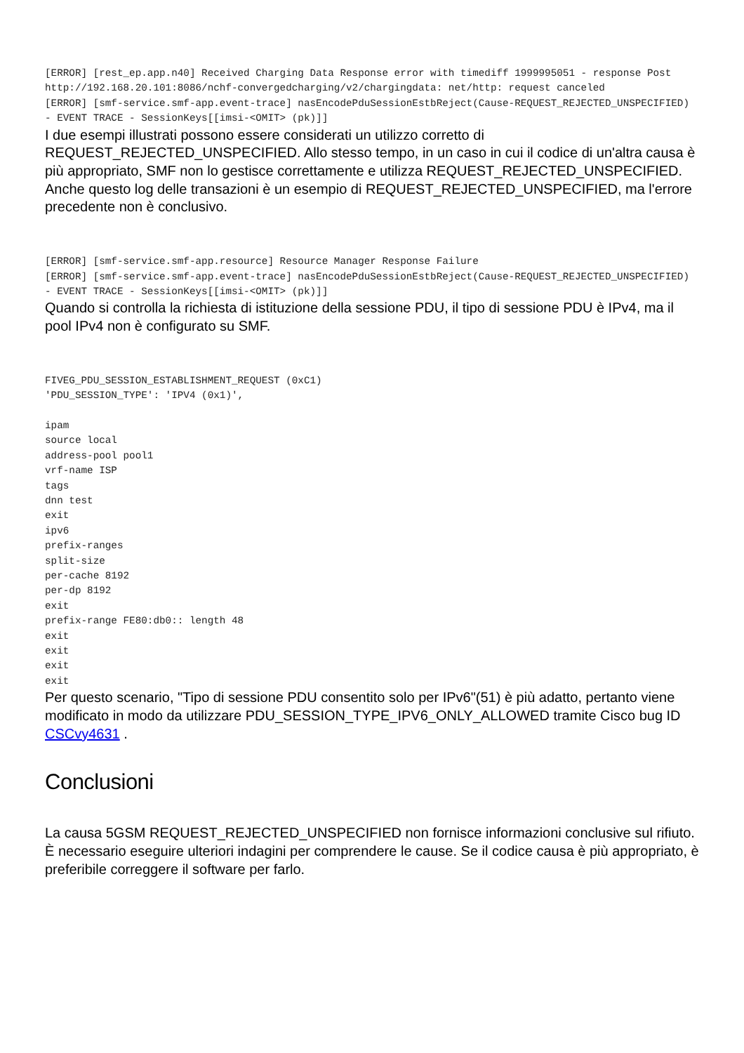[ERROR] [rest_ep.app.n40] Received Charging Data Response error with timediff 1999995051 - response Post http://192.168.20.101:8086/nchf-convergedcharging/v2/chargingdata: net/http: request canceled
[ERROR] [smf-service.smf-app.event-trace] nasEncodePduSessionEstbReject(Cause-REQUEST_REJECTED_UNSPECIFIED) - EVENT TRACE - SessionKeys[[imsi-<OMIT> (pk)]]
I due esempi illustrati possono essere considerati un utilizzo corretto di REQUEST_REJECTED_UNSPECIFIED. Allo stesso tempo, in un caso in cui il codice di un'altra causa è più appropriato, SMF non lo gestisce correttamente e utilizza REQUEST_REJECTED_UNSPECIFIED. Anche questo log delle transazioni è un esempio di REQUEST_REJECTED_UNSPECIFIED, ma l'errore precedente non è conclusivo.
[ERROR] [smf-service.smf-app.resource] Resource Manager Response Failure
[ERROR] [smf-service.smf-app.event-trace] nasEncodePduSessionEstbReject(Cause-REQUEST_REJECTED_UNSPECIFIED) - EVENT TRACE - SessionKeys[[imsi-<OMIT> (pk)]]
Quando si controlla la richiesta di istituzione della sessione PDU, il tipo di sessione PDU è IPv4, ma il pool IPv4 non è configurato su SMF.
FIVEG_PDU_SESSION_ESTABLISHMENT_REQUEST (0xC1)
'PDU_SESSION_TYPE': 'IPV4 (0x1)',

ipam
source local
address-pool pool1
vrf-name ISP
tags
dnn test
exit
ipv6
prefix-ranges
split-size
per-cache 8192
per-dp 8192
exit
prefix-range FE80:db0:: length 48
exit
exit
exit
exit
Per questo scenario, "Tipo di sessione PDU consentito solo per IPv6"(51) è più adatto, pertanto viene modificato in modo da utilizzare PDU_SESSION_TYPE_IPV6_ONLY_ALLOWED tramite Cisco bug ID CSCvy4631 .
Conclusioni
La causa 5GSM REQUEST_REJECTED_UNSPECIFIED non fornisce informazioni conclusive sul rifiuto. È necessario eseguire ulteriori indagini per comprendere le cause. Se il codice causa è più appropriato, è preferibile correggere il software per farlo.